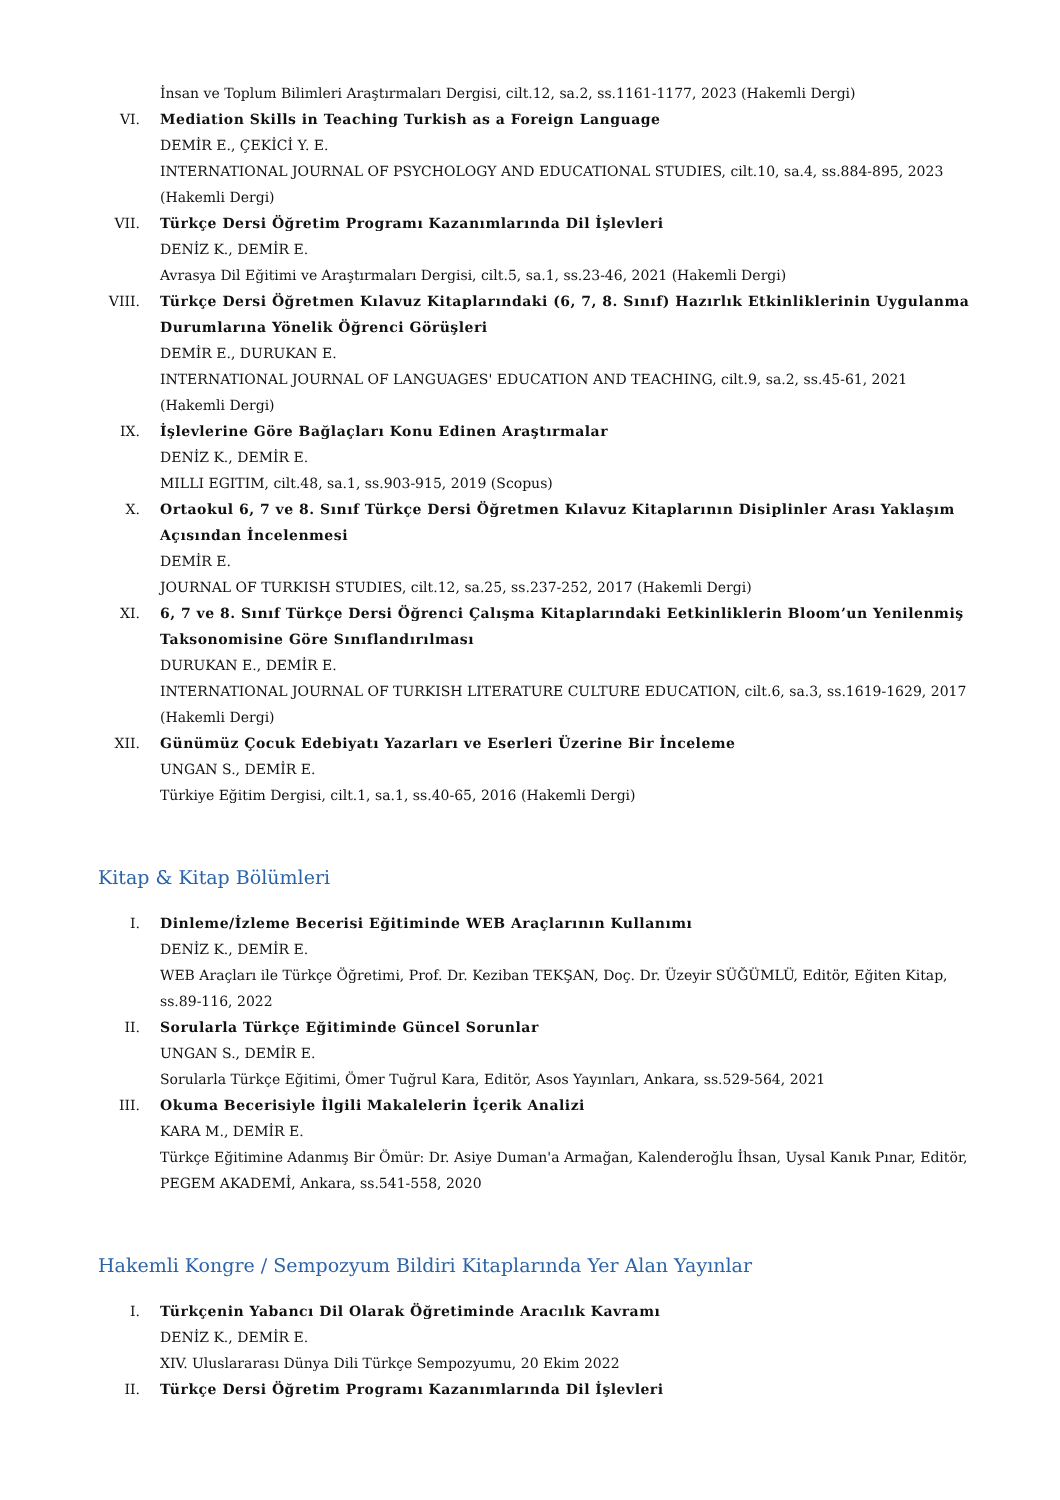İnsan ve Toplum Bilimleri Araştırmaları Dergisi, cilt.12, sa.2, ss.1161-1177, 2023 (Hakemli Dergi)
VI. Mediation Skills in Teaching Turkish as a Foreign Language
DEMİR E., ÇEKİCİ Y. E.
INTERNATIONAL JOURNAL OF PSYCHOLOGY AND EDUCATIONAL STUDIES, cilt.10, sa.4, ss.884-895, 2023 (Hakemli Dergi)
VII. Türkçe Dersi Öğretim Programı Kazanımlarında Dil İşlevleri
DENİZ K., DEMİR E.
Avrasya Dil Eğitimi ve Araştırmaları Dergisi, cilt.5, sa.1, ss.23-46, 2021 (Hakemli Dergi)
VIII. Türkçe Dersi Öğretmen Kılavuz Kitaplarındaki (6, 7, 8. Sınıf) Hazırlık Etkinliklerinin Uygulanma Durumlarına Yönelik Öğrenci Görüşleri
DEMİR E., DURUKAN E.
INTERNATIONAL JOURNAL OF LANGUAGES' EDUCATION AND TEACHING, cilt.9, sa.2, ss.45-61, 2021 (Hakemli Dergi)
IX. İşlevlerine Göre Bağlaçları Konu Edinen Araştırmalar
DENİZ K., DEMİR E.
MILLI EGITIM, cilt.48, sa.1, ss.903-915, 2019 (Scopus)
X. Ortaokul 6, 7 ve 8. Sınıf Türkçe Dersi Öğretmen Kılavuz Kitaplarının Disiplinler Arası Yaklaşım Açısından İncelenmesi
DEMİR E.
JOURNAL OF TURKISH STUDIES, cilt.12, sa.25, ss.237-252, 2017 (Hakemli Dergi)
XI. 6, 7 ve 8. Sınıf Türkçe Dersi Öğrenci Çalışma Kitaplarındaki Eetkinliklerin Bloom’un Yenilenmiş Taksonomisine Göre Sınıflandırılması
DURUKAN E., DEMİR E.
INTERNATIONAL JOURNAL OF TURKISH LITERATURE CULTURE EDUCATION, cilt.6, sa.3, ss.1619-1629, 2017 (Hakemli Dergi)
XII. Günümüz Çocuk Edebiyatı Yazarları ve Eserleri Üzerine Bir İnceleme
UNGAN S., DEMİR E.
Türkiye Eğitim Dergisi, cilt.1, sa.1, ss.40-65, 2016 (Hakemli Dergi)
Kitap & Kitap Bölümleri
I. Dinleme/İzleme Becerisi Eğitiminde WEB Araçlarının Kullanımı
DENİZ K., DEMİR E.
WEB Araçları ile Türkçe Öğretimi, Prof. Dr. Keziban TEKŞAN, Doç. Dr. Üzeyir SÜĞÜMLÜ, Editör, Eğiten Kitap, ss.89-116, 2022
II. Sorularla Türkçe Eğitiminde Güncel Sorunlar
UNGAN S., DEMİR E.
Sorularla Türkçe Eğitimi, Ömer Tuğrul Kara, Editör, Asos Yayınları, Ankara, ss.529-564, 2021
III. Okuma Becerisiyle İlgili Makalelerin İçerik Analizi
KARA M., DEMİR E.
Türkçe Eğitimine Adanmış Bir Ömür: Dr. Asiye Duman'a Armağan, Kalenderoğlu İhsan, Uysal Kanık Pınar, Editör, PEGEM AKADEMİ, Ankara, ss.541-558, 2020
Hakemli Kongre / Sempozyum Bildiri Kitaplarında Yer Alan Yayınlar
I. Türkçenin Yabancı Dil Olarak Öğretiminde Aracılık Kavramı
DENİZ K., DEMİR E.
XIV. Uluslararası Dünya Dili Türkçe Sempozyumu, 20 Ekim 2022
II. Türkçe Dersi Öğretim Programı Kazanımlarında Dil İşlevleri